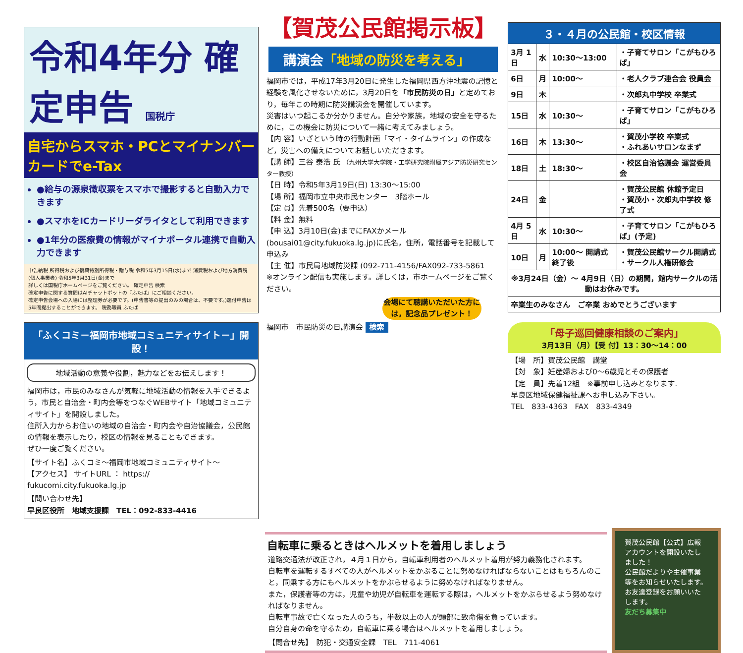令和4年分 確定申告 国税庁
自宅からスマホ・PCとマイナンバーカードでe-Tax
●給与の源泉徴収票をスマホで撮影すると自動入力できます
●スマホをICカードリーダライタとして利用できます
●1年分の医療費の情報がマイナポータル連携で自動入力できます
申告納税 所得税および復興特別所得税・贈与税 令和5年3月15日(水)まで 消費税および地方消費税(個人事業者) 令和5年3月31日(金)まで
詳しくは国税庁ホームページをご覧ください。 確定申告 検索
確定申告に関する質問はAIチャットボットの『ふたば』にご相談ください。
確定申告会場への入場には整理券が必要です。(申告書等の提出のみの場合は、不要です。)還付申告は5年間提出することができます。 税務職員 ふたば
「ふくコミ－福岡市地域コミュニティサイト－」開設！
地域活動の意義や役割，魅力などをお伝えします！
福岡市は，市民のみなさんが気軽に地域活動の情報を入手できるよう，市民と自治会・町内会等をつなぐWEBサイト「地域コミュニティサイト」を開設しました。
住所入力からお住いの地域の自治会・町内会や自治協議会，公民館の情報を表示したり，校区の情報を見ることもできます。
ぜひ一度ご覧ください。
【サイト名】ふくコミ～福岡市地域コミュニティサイト～
【アクセス】 サイトURL ： https://
fukucomi.city.fukuoka.lg.jp
【問い合わせ先】
早良区役所　地域支援課　TEL：092-833-4416
【賀茂公民館掲示板】
講演会「地域の防災を考える」
福岡市では，平成17年3月20日に発生した福岡県西方沖地震の記憶と経験を風化させないために，3月20日を「市民防災の日」と定めており，毎年この時期に防災講演会を開催しています。
災害はいつ起こるか分かりません。自分や家族，地域の安全を守るために，この機会に防災について一緒に考えてみましょう。
【内 容】いざという時の行動計画「マイ・タイムライン」の作成など，災害への備えについてお話しいただきます。
【講 師】三谷 泰浩 氏 （九州大学大学院・工学研究院附属アジア防災研究センター教授）
【日 時】令和5年3月19日(日) 13:30～15:00
【場 所】福岡市立中央市民センター　3階ホール
【定 員】先着500名（要申込）
【料 金】無料
【申 込】3月10日(金)までにFAXかメール (bousai01@city.fukuoka.lg.jp)に氏名，住所，電話番号を記載して申込み
【主 催】市民局地域防災課 (092-711-4156/FAX092-733-5861
※オンライン配信も実施します。詳しくは，市ホームページをご覧ください。
会場にて聴講いただいた方には，記念品プレゼント！
福岡市　市民防災の日講演会 検索
| ３・４月の公民館・校区情報 | | | |
| --- | --- | --- | --- |
| 3月 1日 | 水 | 10:30～13:00 | ・子育てサロン「こがもひろば」 |
| 6日 | 月 | 10:00～ | ・老人クラブ連合会 役員会 |
| 9日 | 木 | | ・次郎丸中学校 卒業式 |
| 15日 | 水 | 10:30～ | ・子育てサロン「こがもひろば」 |
| 16日 | 木 | 13:30～ | ・賀茂小学校 卒業式 ・ふれあいサロンなまず |
| 18日 | 土 | 18:30～ | ・校区自治協議会 運営委員会 |
| 24日 | 金 | | ・賀茂公民館 休館予定日 ・賀茂小・次郎丸中学校 修了式 |
| 4月 5日 | 水 | 10:30～ | ・子育てサロン「こがもひろば」(予定) |
| 10日 | 月 | 10:00～ 開講式終了後 | ・賀茂公民館サークル開講式 ・サークル人権研修会 |
| ※3月24日（金）～ 4月9日（日）の期間，館内サークルの活動はお休みです。 | | | |
| 卒業生のみなさん ご卒業 おめでとうございます | | | |
「母子巡回健康相談のご案内」
3月13日（月）【受 付】13：30～14：00
【場　所】賀茂公民館　講堂
【対　象】妊産婦および0～6歳児とその保護者
【定　員】先着12組　※事前申し込みとなります.
早良区地域保健福祉課へお申し込み下さい。
TEL　833-4363　FAX　833-4349
自転車に乗るときはヘルメットを着用しましょう
道路交通法が改正され，４月１日から，自転車利用者のヘルメット着用が努力義務化されます。
自転車を運転するすべての人がヘルメットをかぶることに努めなければならないことはもちろんのこと，同乗する方にもヘルメットをかぶらせるように努めなければなりません。
また，保護者等の方は，児童や幼児が自転車を運転する際は，ヘルメットをかぶらせるよう努めなければなりません。
自転車事故で亡くなった人のうち，半数以上の人が頭部に致命傷を負っています。
自分自身の命を守るため，自転車に乗る場合はヘルメットを着用しましょう。
【問合せ先】　防犯・交通安全課　TEL　711-4061
賀茂公民館【公式】広報アカウントを開設いたしました！
公民館だよりや主催事業等をお知らせいたします。
お友達登録をお願いいたします。
友だち募集中